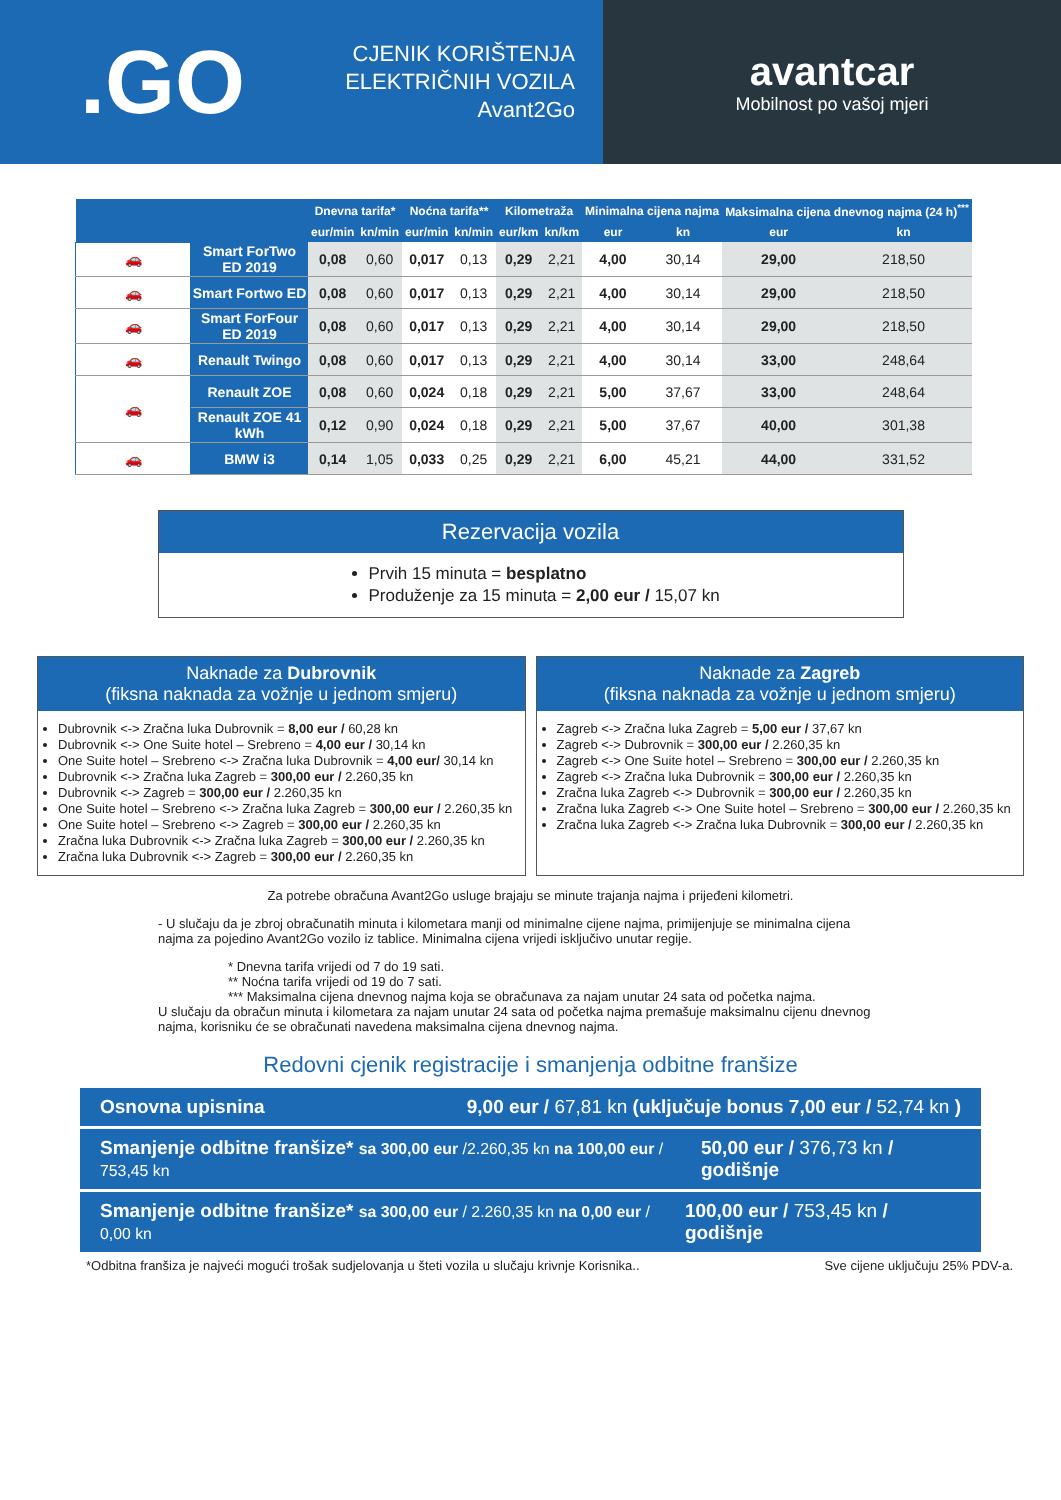.GO
CJENIK KORIŠTENJA
ELEKTRIČNIH VOZILA
Avant2Go
avantcar
Mobilnost po vašoj mjeri
| | | Dnevna tarifa* | | Noćna tarifa** | | Kilometraža | | Minimalna cijena najma | | Maksimalna cijena dnevnog najma (24 h)<sup>***</sup> | |
| --- | --- | --- | --- | --- | --- | --- | --- | --- | --- | --- | --- |
| | | eur/min | kn/min | eur/min | kn/min | eur/km | kn/km | eur | kn | eur | kn |
| 🚗 | Smart ForTwo ED 2019 | 0,08 | 0,60 | 0,017 | 0,13 | 0,29 | 2,21 | 4,00 | 30,14 | 29,00 | 218,50 |
| 🚗 | Smart Fortwo ED | 0,08 | 0,60 | 0,017 | 0,13 | 0,29 | 2,21 | 4,00 | 30,14 | 29,00 | 218,50 |
| 🚗 | Smart ForFour ED 2019 | 0,08 | 0,60 | 0,017 | 0,13 | 0,29 | 2,21 | 4,00 | 30,14 | 29,00 | 218,50 |
| 🚗 | Renault Twingo | 0,08 | 0,60 | 0,017 | 0,13 | 0,29 | 2,21 | 4,00 | 30,14 | 33,00 | 248,64 |
| 🚗 | Renault ZOE | 0,08 | 0,60 | 0,024 | 0,18 | 0,29 | 2,21 | 5,00 | 37,67 | 33,00 | 248,64 |
| | Renault ZOE 41 kWh | 0,12 | 0,90 | 0,024 | 0,18 | 0,29 | 2,21 | 5,00 | 37,67 | 40,00 | 301,38 |
| 🚗 | BMW i3 | 0,14 | 1,05 | 0,033 | 0,25 | 0,29 | 2,21 | 6,00 | 45,21 | 44,00 | 331,52 |
Rezervacija vozila
Prvih 15 minuta = besplatno
Produženje za 15 minuta = 2,00 eur / 15,07 kn
Naknade za Dubrovnik
(fiksna naknada za vožnje u jednom smjeru)
Dubrovnik <-> Zračna luka Dubrovnik = 8,00 eur / 60,28 kn
Dubrovnik <-> One Suite hotel – Srebreno = 4,00 eur / 30,14 kn
One Suite hotel – Srebreno <-> Zračna luka Dubrovnik = 4,00 eur/ 30,14 kn
Dubrovnik <-> Zračna luka Zagreb = 300,00 eur / 2.260,35 kn
Dubrovnik <-> Zagreb = 300,00 eur / 2.260,35 kn
One Suite hotel – Srebreno <-> Zračna luka Zagreb = 300,00 eur / 2.260,35 kn
One Suite hotel – Srebreno <-> Zagreb = 300,00 eur / 2.260,35 kn
Zračna luka Dubrovnik <-> Zračna luka Zagreb = 300,00 eur / 2.260,35 kn
Zračna luka Dubrovnik <-> Zagreb = 300,00 eur / 2.260,35 kn
Naknade za Zagreb
(fiksna naknada za vožnje u jednom smjeru)
Zagreb <-> Zračna luka Zagreb = 5,00 eur / 37,67 kn
Zagreb <-> Dubrovnik = 300,00 eur / 2.260,35 kn
Zagreb <-> One Suite hotel – Srebreno = 300,00 eur / 2.260,35 kn
Zagreb <-> Zračna luka Dubrovnik = 300,00 eur / 2.260,35 kn
Zračna luka Zagreb <-> Dubrovnik = 300,00 eur / 2.260,35 kn
Zračna luka Zagreb <-> One Suite hotel – Srebreno = 300,00 eur / 2.260,35 kn
Zračna luka Zagreb <-> Zračna luka Dubrovnik = 300,00 eur / 2.260,35 kn
Za potrebe obračuna Avant2Go usluge brajaju se minute trajanja najma i prijeđeni kilometri.
- U slučaju da je zbroj obračunatih minuta i kilometara manji od minimalne cijene najma, primijenjuje se minimalna cijena najma za pojedino Avant2Go vozilo iz tablice. Minimalna cijena vrijedi isključivo unutar regije.
* Dnevna tarifa vrijedi od 7 do 19 sati.
** Noćna tarifa vrijedi od 19 do 7 sati.
*** Maksimalna cijena dnevnog najma koja se obračunava za najam unutar 24 sata od početka najma.
U slučaju da obračun minuta i kilometara za najam unutar 24 sata od početka najma premašuje maksimalnu cijenu dnevnog najma, korisniku će se obračunati navedena maksimalna cijena dnevnog najma.
Redovni cjenik registracije i smanjenja odbitne franšize
Osnovna upisnina 9,00 eur / 67,81 kn (uključuje bonus 7,00 eur / 52,74 kn )
Smanjenje odbitne franšize* sa 300,00 eur /2.260,35 kn na 100,00 eur / 753,45 kn 50,00 eur / 376,73 kn / godišnje
Smanjenje odbitne franšize* sa 300,00 eur / 2.260,35 kn na 0,00 eur / 0,00 kn 100,00 eur / 753,45 kn / godišnje
*Odbitna franšiza je najveći mogući trošak sudjelovanja u šteti vozila u slučaju krivnje Korisnika.. Sve cijene uključuju 25% PDV-a.